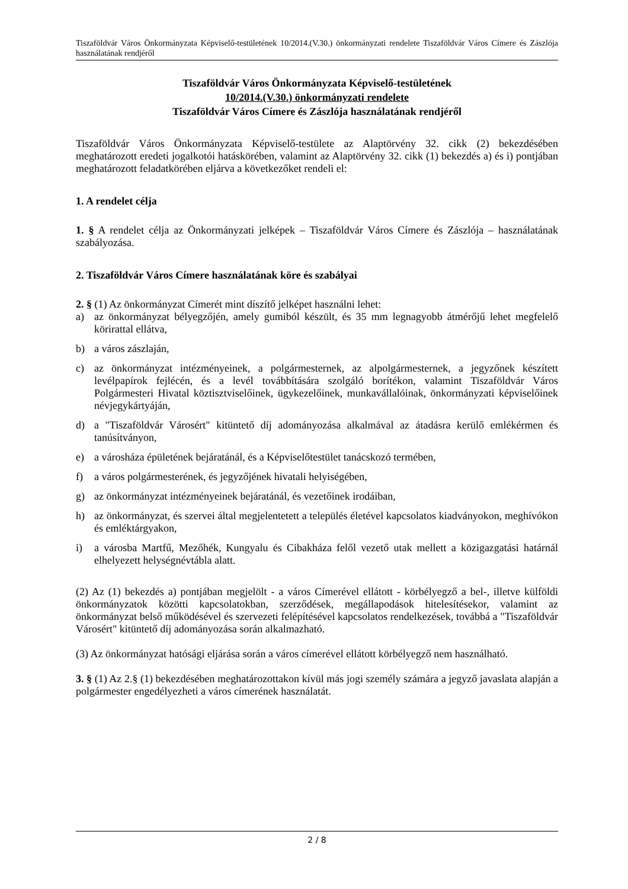Tiszaföldvár Város Önkormányzata Képviselő-testületének 10/2014.(V.30.) önkormányzati rendelete Tiszaföldvár Város Címere és Zászlója használatának rendjéről
Tiszaföldvár Város Önkormányzata Képviselő-testületének
10/2014.(V.30.) önkormányzati rendelete
Tiszaföldvár Város Címere és Zászlója használatának rendjéről
Tiszaföldvár Város Önkormányzata Képviselő-testülete az Alaptörvény 32. cikk (2) bekezdésében meghatározott eredeti jogalkotói hatáskörében, valamint az Alaptörvény 32. cikk (1) bekezdés a) és i) pontjában meghatározott feladatkörében eljárva a következőket rendeli el:
1. A rendelet célja
1. § A rendelet célja az Önkormányzati jelképek – Tiszaföldvár Város Címere és Zászlója – használatának szabályozása.
2. Tiszaföldvár Város Címere használatának köre és szabályai
2. § (1) Az önkormányzat Címerét mint díszítő jelképet használni lehet:
a) az önkormányzat bélyegzőjén, amely gumiból készült, és 35 mm legnagyobb átmérőjű lehet megfelelő körirattal ellátva,
b) a város zászlaján,
c) az önkormányzat intézményeinek, a polgármesternek, az alpolgármesternek, a jegyzőnek készített levélpapírok fejlécén, és a levél továbbítására szolgáló borítékon, valamint Tiszaföldvár Város Polgármesteri Hivatal köztisztviselőinek, ügykezelőinek, munkavállalóinak, önkormányzati képviselőinek névjegykártyáján,
d) a "Tiszaföldvár Városért" kitüntető díj adományozása alkalmával az átadásra kerülő emlékérmen és tanúsítványon,
e) a városháza épületének bejáratánál, és a Képviselőtestület tanácskozó termében,
f) a város polgármesterének, és jegyzőjének hivatali helyiségében,
g) az önkormányzat intézményeinek bejáratánál, és vezetőinek irodáiban,
h) az önkormányzat, és szervei által megjelentetett a település életével kapcsolatos kiadványokon, meghívókon és emléktárgyakon,
i) a városba Martfű, Mezőhék, Kungyalu és Cibakháza felől vezető utak mellett a közigazgatási határnál elhelyezett helységnévtábla alatt.
(2) Az (1) bekezdés a) pontjában megjelölt - a város Címerével ellátott - körbélyegző a bel-, illetve külföldi önkormányzatok közötti kapcsolatokban, szerződések, megállapodások hitelesítésekor, valamint az önkormányzat belső működésével és szervezeti felépítésével kapcsolatos rendelkezések, továbbá a "Tiszaföldvár Városért" kitüntető díj adományozása során alkalmazható.
(3) Az önkormányzat hatósági eljárása során a város címerével ellátott körbélyegző nem használható.
3. § (1) Az 2.§ (1) bekezdésében meghatározottakon kívül más jogi személy számára a jegyző javaslata alapján a polgármester engedélyezheti a város címerének használatát.
2 / 8